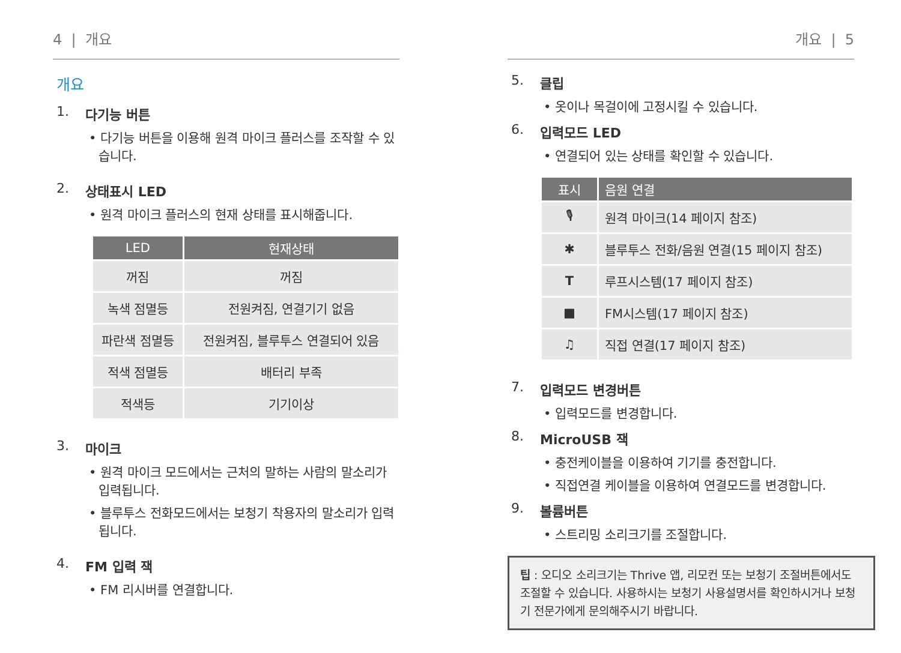4 | 개요
개요
1. 다기능 버튼
• 다기능 버튼을 이용해 원격 마이크 플러스를 조작할 수 있습니다.
2. 상태표시 LED
• 원격 마이크 플러스의 현재 상태를 표시해줍니다.
| LED | 현재상태 |
| --- | --- |
| 꺼짐 | 꺼짐 |
| 녹색 점멸등 | 전원켜짐, 연결기기 없음 |
| 파란색 점멸등 | 전원켜짐, 블루투스 연결되어 있음 |
| 적색 점멸등 | 배터리 부족 |
| 적색등 | 기기이상 |
3. 마이크
• 원격 마이크 모드에서는 근처의 말하는 사람의 말소리가 입력됩니다.
• 블루투스 전화모드에서는 보청기 착용자의 말소리가 입력됩니다.
4. FM 입력 잭
• FM 리시버를 연결합니다.
개요 | 5
5. 클립
• 옷이나 목걸이에 고정시킬 수 있습니다.
6. 입력모드 LED
• 연결되어 있는 상태를 확인할 수 있습니다.
| 표시 | 음원 연결 |
| --- | --- |
| 🎙 | 원격 마이크(14 페이지 참조) |
| ✱ | 블루투스 전화/음원 연결(15 페이지 참조) |
| T | 루프시스템(17 페이지 참조) |
| ■ | FM시스템(17 페이지 참조) |
| ♫ | 직접 연결(17 페이지 참조) |
7. 입력모드 변경버튼
• 입력모드를 변경합니다.
8. MicroUSB 잭
• 충전케이블을 이용하여 기기를 충전합니다.
• 직접연결 케이블을 이용하여 연결모드를 변경합니다.
9. 볼륨버튼
• 스트리밍 소리크기를 조절합니다.
팁 : 오디오 소리크기는 Thrive 앱, 리모컨 또는 보청기 조절버튼에서도 조절할 수 있습니다. 사용하시는 보청기 사용설명서를 확인하시거나 보청기 전문가에게 문의해주시기 바랍니다.